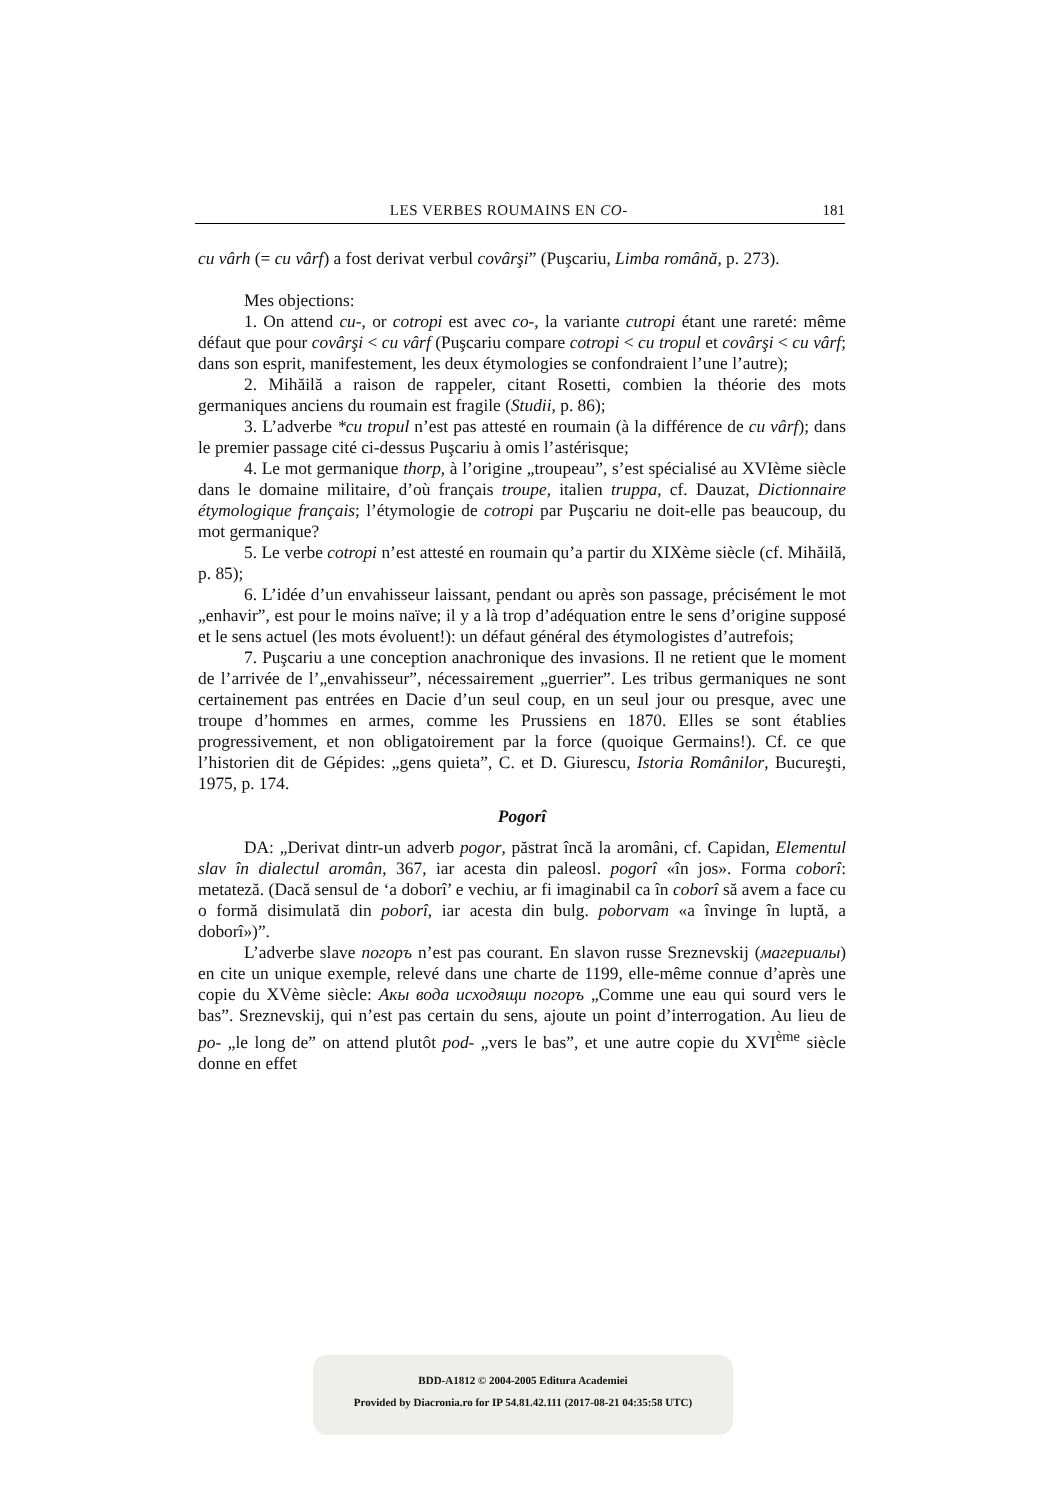LES VERBES ROUMAINS EN CO- 181
cu vârh (= cu vârf) a fost derivat verbul covârşi” (Puşcariu, Limba română, p. 273).
Mes objections:
1. On attend cu-, or cotropi est avec co-, la variante cutropi étant une rareté: même défaut que pour covârşi < cu vârf (Puşcariu compare cotropi < cu tropul et covârşi < cu vârf; dans son esprit, manifestement, les deux étymologies se confondraient l’une l’autre);
2. Mihăilă a raison de rappeler, citant Rosetti, combien la théorie des mots germaniques anciens du roumain est fragile (Studii, p. 86);
3. L’adverbe *cu tropul n’est pas attesté en roumain (à la différence de cu vârf); dans le premier passage cité ci-dessus Puşcariu à omis l’astérisque;
4. Le mot germanique thorp, à l’origine „troupeau”, s’est spécialisé au XVIème siècle dans le domaine militaire, d’où français troupe, italien truppa, cf. Dauzat, Dictionnaire étymologique français; l’étymologie de cotropi par Puşcariu ne doit-elle pas beaucoup, du mot germanique?
5. Le verbe cotropi n’est attesté en roumain qu’a partir du XIXème siècle (cf. Mihăilă, p. 85);
6. L’idée d’un envahisseur laissant, pendant ou après son passage, précisément le mot „enhavir”, est pour le moins naïve; il y a là trop d’adéquation entre le sens d’origine supposé et le sens actuel (les mots évoluent!): un défaut général des étymologistes d’autrefois;
7. Puşcariu a une conception anachronique des invasions. Il ne retient que le moment de l’arrivée de l’„envahisseur”, nécessairement „guerrier”. Les tribus germaniques ne sont certainement pas entrées en Dacie d’un seul coup, en un seul jour ou presque, avec une troupe d’hommes en armes, comme les Prussiens en 1870. Elles se sont établies progressivement, et non obligatoirement par la force (quoique Germains!). Cf. ce que l’historien dit de Gépides: „gens quieta”, C. et D. Giurescu, Istoria Românilor, Bucureşti, 1975, p. 174.
Pogorî
DA: „Derivat dintr-un adverb pogor, păstrat încă la aromâni, cf. Capidan, Elementul slav în dialectul aromân, 367, iar acesta din paleosl. pogorî «în jos». Forma coborî: metateză. (Dacă sensul de ‘a doborî’ e vechiu, ar fi imaginabil ca în coborî să avem a face cu o formă disimulată din poborî, iar acesta din bulg. poborvam «a învinge în luptă, a doborî»)”.
L’adverbe slave погоръ n’est pas courant. En slavon russe Sreznevskij (магериалы) en cite un unique exemple, relevé dans une charte de 1199, elle-même connue d’après une copie du XVème siècle: Акы вода исходящи погоръ „Comme une eau qui sourd vers le bas”. Sreznevskij, qui n’est pas certain du sens, ajoute un point d’interrogation. Au lieu de po- „le long de” on attend plutôt pod- „vers le bas”, et une autre copie du XVI<sup>ème</sup> siècle donne en effet
BDD-A1812 © 2004-2005 Editura Academiei
Provided by Diacronia.ro for IP 54.81.42.111 (2017-08-21 04:35:58 UTC)